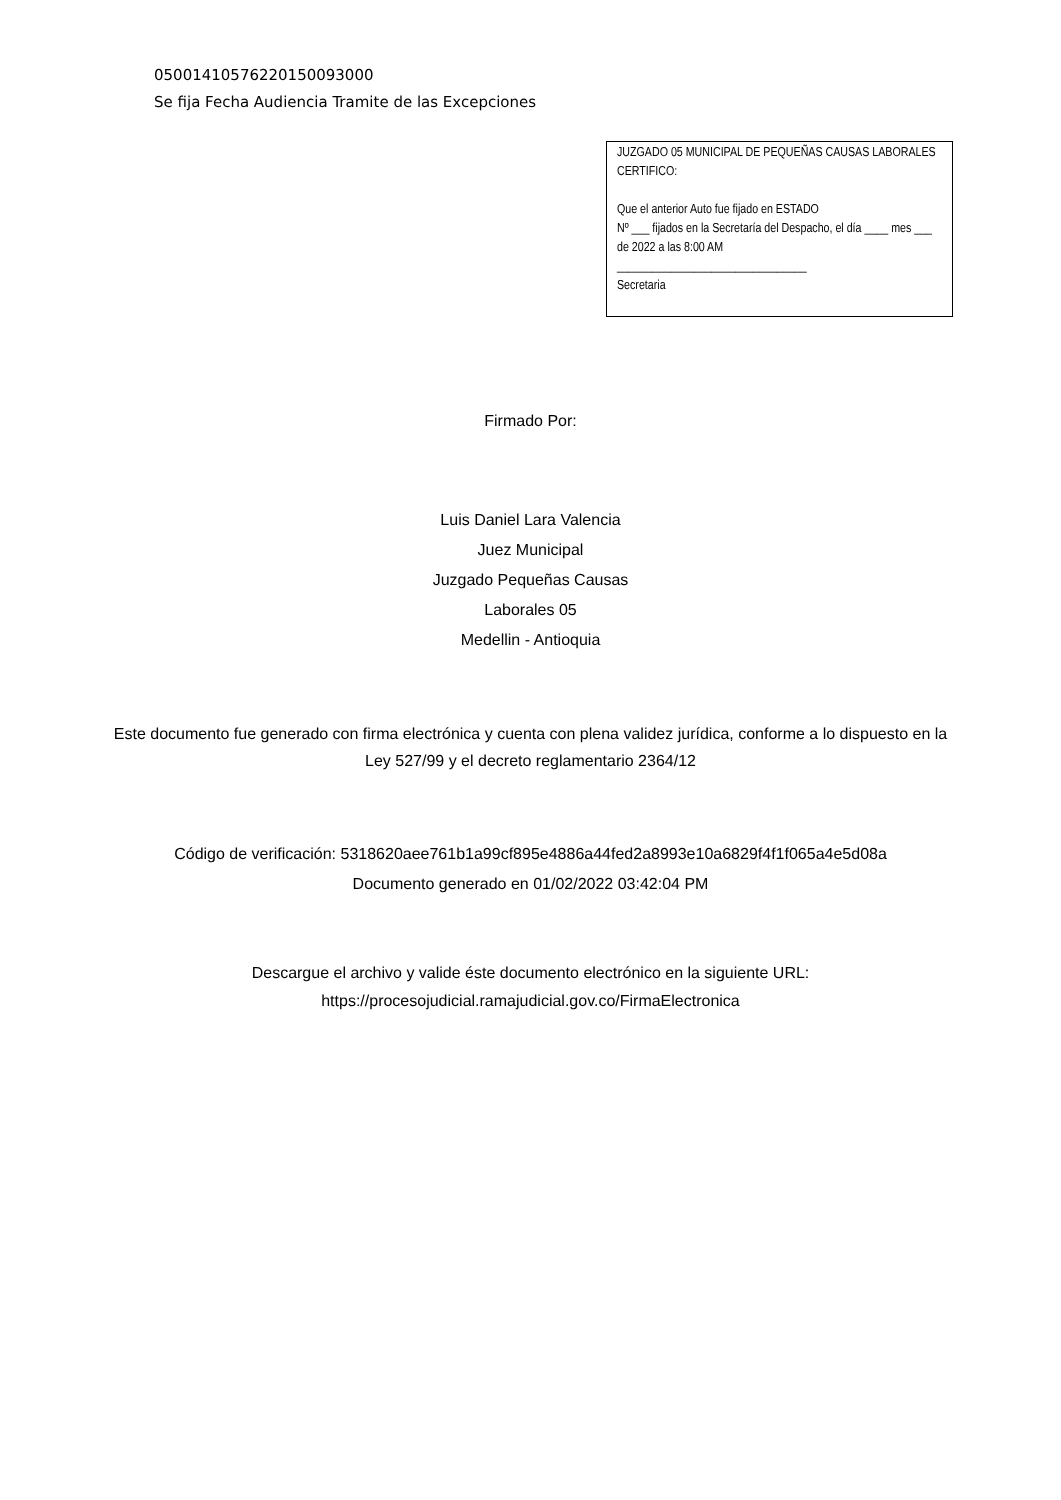05001410576220150093000
Se fija Fecha Audiencia Tramite de las Excepciones
JUZGADO 05 MUNICIPAL DE PEQUEÑAS CAUSAS LABORALES
CERTIFICO:
Que el anterior Auto fue fijado en ESTADO
Nº ___ fijados en la Secretaría del Despacho, el día ____ mes ___ de 2022 a las 8:00 AM
________________________________
Secretaria
Firmado Por:
Luis Daniel Lara Valencia
Juez Municipal
Juzgado Pequeñas Causas
Laborales 05
Medellin - Antioquia
Este documento fue generado con firma electrónica y cuenta con plena validez jurídica, conforme a lo dispuesto en la
Ley 527/99 y el decreto reglamentario 2364/12
Código de verificación: 5318620aee761b1a99cf895e4886a44fed2a8993e10a6829f4f1f065a4e5d08a
Documento generado en 01/02/2022 03:42:04 PM
Descargue el archivo y valide éste documento electrónico en la siguiente URL:
https://procesojudicial.ramajudicial.gov.co/FirmaElectronica